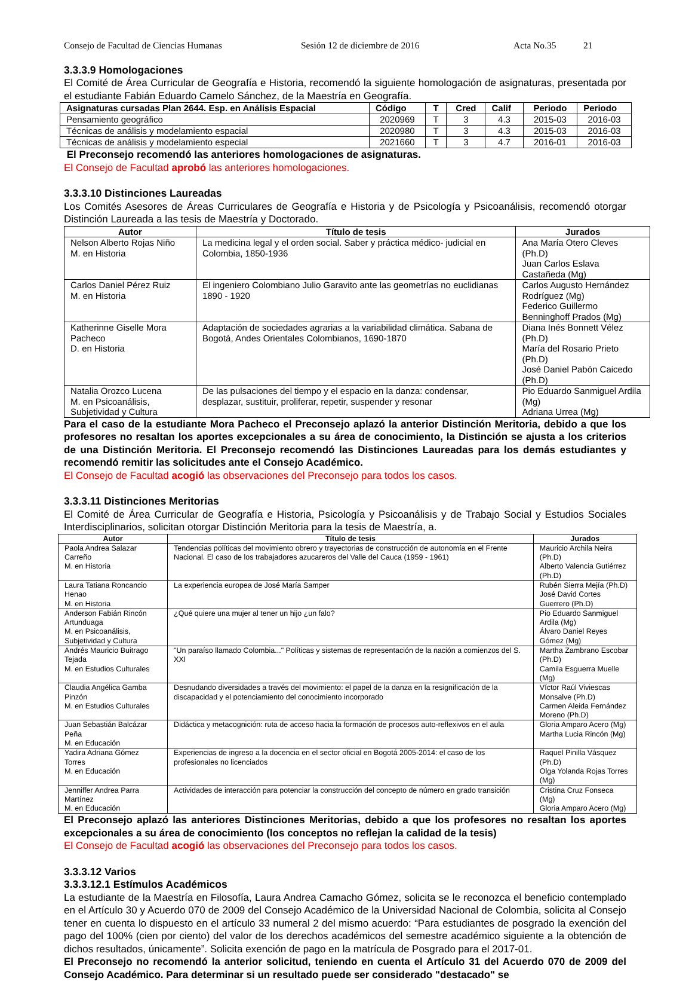Consejo de Facultad de Ciencias Humanas Sesión 12 de diciembre de 2016 Acta No.35 21
3.3.3.9 Homologaciones
El Comité de Área Curricular de Geografía e Historia, recomendó la siguiente homologación de asignaturas, presentada por el estudiante Fabián Eduardo Camelo Sánchez, de la Maestría en Geografía.
| Asignaturas cursadas Plan 2644. Esp. en Análisis Espacial | Código | T | Cred | Calif | Periodo | Periodo |
| --- | --- | --- | --- | --- | --- | --- |
| Pensamiento geográfico | 2020969 | T | 3 | 4.3 | 2015-03 | 2016-03 |
| Técnicas de análisis y modelamiento espacial | 2020980 | T | 3 | 4.3 | 2015-03 | 2016-03 |
| Técnicas de análisis y modelamiento especial | 2021660 | T | 3 | 4.7 | 2016-01 | 2016-03 |
El Preconsejo recomendó las anteriores homologaciones de asignaturas.
El Consejo de Facultad aprobó las anteriores homologaciones.
3.3.3.10 Distinciones Laureadas
Los Comités Asesores de Áreas Curriculares de Geografía e Historia y de Psicología y Psicoanálisis, recomendó otorgar Distinción Laureada a las tesis de Maestría y Doctorado.
| Autor | Título de tesis | Jurados |
| --- | --- | --- |
| Nelson Alberto Rojas Niño M. en Historia | La medicina legal y el orden social. Saber y práctica médico- judicial en Colombia, 1850-1936 | Ana María Otero Cleves (Ph.D) Juan Carlos Eslava Castañeda (Mg) |
| Carlos Daniel Pérez Ruiz M. en Historia | El ingeniero Colombiano Julio Garavito ante las geometrías no euclidianas 1890 - 1920 | Carlos Augusto Hernández Rodríguez (Mg) Federico Guillermo Benninghoff Prados (Mg) |
| Katherinne Giselle Mora Pacheco D. en Historia | Adaptación de sociedades agrarias a la variabilidad climática. Sabana de Bogotá, Andes Orientales Colombianos, 1690-1870 | Diana Inés Bonnett Vélez (Ph.D) María del Rosario Prieto (Ph.D) José Daniel Pabón Caicedo (Ph.D) |
| Natalia Orozco Lucena M. en Psicoanálisis, Subjetividad y Cultura | De las pulsaciones del tiempo y el espacio en la danza: condensar, desplazar, sustituir, proliferar, repetir, suspender y resonar | Pio Eduardo Sanmiguel Ardila (Mg) Adriana Urrea (Mg) |
Para el caso de la estudiante Mora Pacheco el Preconsejo aplazó la anterior Distinción Meritoria, debido a que los profesores no resaltan los aportes excepcionales a su área de conocimiento, la Distinción se ajusta a los criterios de una Distinción Meritoria. El Preconsejo recomendó las Distinciones Laureadas para los demás estudiantes y recomendó remitir las solicitudes ante el Consejo Académico.
El Consejo de Facultad acogió las observaciones del Preconsejo para todos los casos.
3.3.3.11 Distinciones Meritorias
El Comité de Área Curricular de Geografía e Historia, Psicología y Psicoanálisis y de Trabajo Social y Estudios Sociales Interdisciplinarios, solicitan otorgar Distinción Meritoria para la tesis de Maestría, a.
| Autor | Título de tesis | Jurados |
| --- | --- | --- |
| Paola Andrea Salazar Carreño M. en Historia | Tendencias políticas del movimiento obrero y trayectorias de construcción de autonomía en el Frente Nacional. El caso de los trabajadores azucareros del Valle del Cauca (1959 - 1961) | Mauricio Archila Neira (Ph.D) Alberto Valencia Gutiérrez (Ph.D) |
| Laura Tatiana Roncancio Henao M. en Historia | La experiencia europea de José María Samper | Rubén Sierra Mejía (Ph.D) José David Cortes Guerrero (Ph.D) |
| Anderson Fabián Rincón Artunduaga M. en Psicoanálisis, Subjetividad y Cultura | ¿Qué quiere una mujer al tener un hijo ¿un falo? | Pio Eduardo Sanmiguel Ardila (Mg) Álvaro Daniel Reyes Gómez (Mg) |
| Andrés Mauricio Buitrago Tejada M. en Estudios Culturales | "Un paraíso llamado Colombia..." Políticas y sistemas de representación de la nación a comienzos del S. XXI | Martha Zambrano Escobar (Ph.D) Camila Esguerra Muelle (Mg) |
| Claudia Angélica Gamba Pinzón M. en Estudios Culturales | Desnudando diversidades a través del movimiento: el papel de la danza en la resignificación de la discapacidad y el potenciamiento del conocimiento incorporado | Víctor Raúl Viviescas Monsalve (Ph.D) Carmen Aleida Fernández Moreno (Ph.D) |
| Juan Sebastián Balcázar Peña M. en Educación | Didáctica y metacognición: ruta de acceso hacia la formación de procesos auto-reflexivos en el aula | Gloria Amparo Acero (Mg) Martha Lucia Rincón (Mg) |
| Yadira Adriana Gómez Torres M. en Educación | Experiencias de ingreso a la docencia en el sector oficial en Bogotá 2005-2014: el caso de los profesionales no licenciados | Raquel Pinilla Vásquez (Ph.D) Olga Yolanda Rojas Torres (Mg) |
| Jenniffer Andrea Parra Martínez M. en Educación | Actividades de interacción para potenciar la construcción del concepto de número en grado transición | Cristina Cruz Fonseca (Mg) Gloria Amparo Acero (Mg) |
El Preconsejo aplazó las anteriores Distinciones Meritorias, debido a que los profesores no resaltan los aportes excepcionales a su área de conocimiento (los conceptos no reflejan la calidad de la tesis)
El Consejo de Facultad acogió las observaciones del Preconsejo para todos los casos.
3.3.3.12 Varios
3.3.3.12.1 Estímulos Académicos
La estudiante de la Maestría en Filosofía, Laura Andrea Camacho Gómez, solicita se le reconozca el beneficio contemplado en el Artículo 30 y Acuerdo 070 de 2009 del Consejo Académico de la Universidad Nacional de Colombia, solicita al Consejo tener en cuenta lo dispuesto en el artículo 33 numeral 2 del mismo acuerdo: “Para estudiantes de posgrado la exención del pago del 100% (cien por ciento) del valor de los derechos académicos del semestre académico siguiente a la obtención de dichos resultados, únicamente”. Solicita exención de pago en la matrícula de Posgrado para el 2017-01.
El Preconsejo no recomendó la anterior solicitud, teniendo en cuenta el Artículo 31 del Acuerdo 070 de 2009 del Consejo Académico. Para determinar si un resultado puede ser considerado "destacado" se